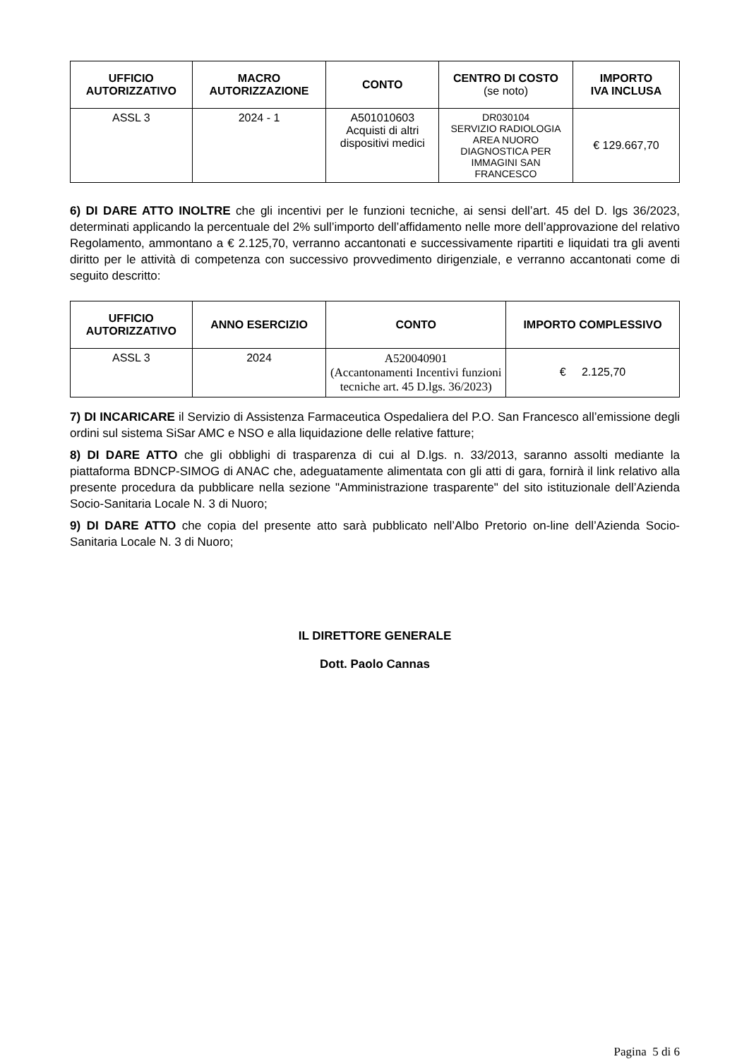| UFFICIO AUTORIZZATIVO | MACRO AUTORIZZAZIONE | CONTO | CENTRO DI COSTO (se noto) | IMPORTO IVA INCLUSA |
| --- | --- | --- | --- | --- |
| ASSL 3 | 2024 - 1 | A501010603 Acquisti di altri dispositivi medici | DR030104 SERVIZIO RADIOLOGIA AREA NUORO DIAGNOSTICA PER IMMAGINI SAN FRANCESCO | € 129.667,70 |
6) DI DARE ATTO INOLTRE che gli incentivi per le funzioni tecniche, ai sensi dell’art. 45 del D. lgs 36/2023, determinati applicando la percentuale del 2% sull’importo dell’affidamento nelle more dell’approvazione del relativo Regolamento, ammontano a € 2.125,70, verranno accantonati e successivamente ripartiti e liquidati tra gli aventi diritto per le attività di competenza con successivo provvedimento dirigenziale, e verranno accantonati come di seguito descritto:
| UFFICIO AUTORIZZATIVO | ANNO ESERCIZIO | CONTO | IMPORTO COMPLESSIVO |
| --- | --- | --- | --- |
| ASSL 3 | 2024 | A520040901 (Accantonamenti Incentivi funzioni tecniche art. 45 D.lgs. 36/2023) | € 2.125,70 |
7) DI INCARICARE il Servizio di Assistenza Farmaceutica Ospedaliera del P.O. San Francesco all’emissione degli ordini sul sistema SiSar AMC e NSO e alla liquidazione delle relative fatture;
8) DI DARE ATTO che gli obblighi di trasparenza di cui al D.lgs. n. 33/2013, saranno assolti mediante la piattaforma BDNCP-SIMOG di ANAC che, adeguatamente alimentata con gli atti di gara, fornirà il link relativo alla presente procedura da pubblicare nella sezione "Amministrazione trasparente" del sito istituzionale dell’Azienda Socio-Sanitaria Locale N. 3 di Nuoro;
9) DI DARE ATTO che copia del presente atto sarà pubblicato nell’Albo Pretorio on-line dell’Azienda Socio-Sanitaria Locale N. 3 di Nuoro;
IL DIRETTORE GENERALE
Dott. Paolo Cannas
Pagina 5 di 6